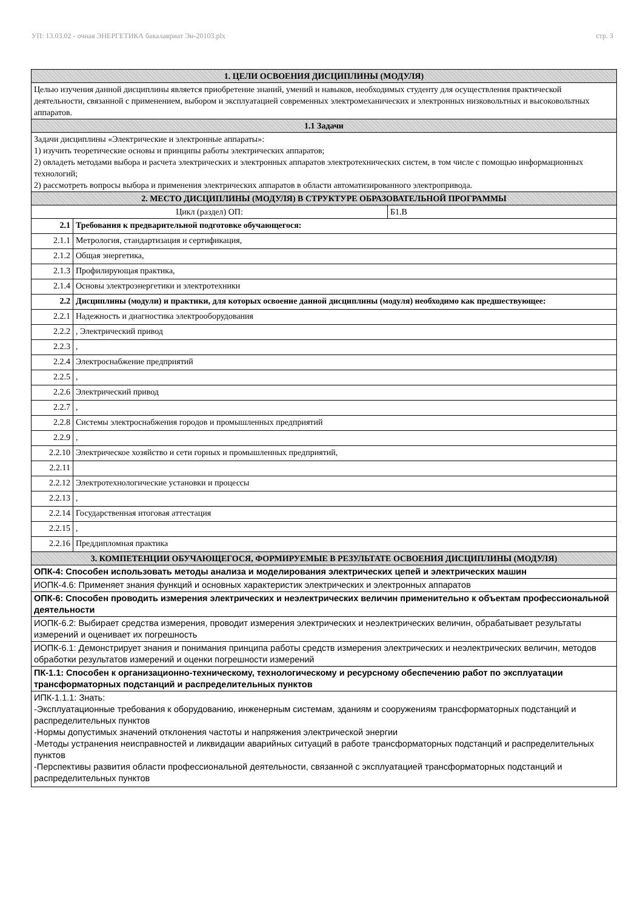УП: 13.03.02 - очная ЭНЕРГЕТИКА бакалавриат Эн-20103.plx стр. 3
| 1. ЦЕЛИ ОСВОЕНИЯ ДИСЦИПЛИНЫ (МОДУЛЯ) | | |
| --- | --- | --- |
| Целью изучения данной дисциплины является приобретение знаний, умений и навыков, необходимых студенту для осуществления практической деятельности, связанной с применением, выбором и эксплуатацией современных электромеханических и электронных низковольтных и высоковольтных аппаратов. | | |
| 1.1 Задачи | | |
| Задачи дисциплины «Электрические и электронные аппараты»: 1) изучить теоретические основы и принципы работы электрических аппаратов; 2) овладеть методами выбора и расчета электрических и электронных аппаратов электротехнических систем, в том числе с помощью информационных технологий; 2) рассмотреть вопросы выбора и применения электрических аппаратов в области автоматизированного электропривода. | | |
| 2. МЕСТО ДИСЦИПЛИНЫ (МОДУЛЯ) В СТРУКТУРЕ ОБРАЗОВАТЕЛЬНОЙ ПРОГРАММЫ | | |
| Цикл (раздел) ОП: | | Б1.В |
| 2.1 | Требования к предварительной подготовке обучающегося: | |
| 2.1.1 | Метрология, стандартизация и сертификация, | |
| 2.1.2 | Общая энергетика, | |
| 2.1.3 | Профилирующая практика, | |
| 2.1.4 | Основы электроэнергетики и электротехники | |
| 2.2 | Дисциплины (модули) и практики, для которых освоение данной дисциплины (модуля) необходимо как предшествующее: | |
| 2.2.1 | Надежность и диагностика электрооборудования | |
| 2.2.2 | , Электрический привод | |
| 2.2.3 | , | |
| 2.2.4 | Электроснабжение предприятий | |
| 2.2.5 | , | |
| 2.2.6 | Электрический привод | |
| 2.2.7 | , | |
| 2.2.8 | Системы электроснабжения городов и промышленных предприятий | |
| 2.2.9 | , | |
| 2.2.10 | Электрическое хозяйство и сети горных и промышленных предприятий, | |
| 2.2.11 | | |
| 2.2.12 | Электротехнологические установки и процессы | |
| 2.2.13 | , | |
| 2.2.14 | Государственная итоговая аттестация | |
| 2.2.15 | , | |
| 2.2.16 | Преддипломная практика | |
| 3. КОМПЕТЕНЦИИ ОБУЧАЮЩЕГОСЯ, ФОРМИРУЕМЫЕ В РЕЗУЛЬТАТЕ ОСВОЕНИЯ ДИСЦИПЛИНЫ (МОДУЛЯ) | | |
| ОПК-4: Способен использовать методы анализа и моделирования электрических цепей и электрических машин | | |
| ИОПК-4.6: Применяет знания функций и основных характеристик электрических и электронных аппаратов | | |
| ОПК-6: Способен проводить измерения электрических и неэлектрических величин применительно к объектам профессиональной деятельности | | |
| ИОПК-6.2: Выбирает средства измерения, проводит измерения электрических и неэлектрических величин, обрабатывает результаты измерений и оценивает их погрешность | | |
| ИОПК-6.1: Демонстрирует знания и понимания принципа работы средств измерения электрических и неэлектрических величин, методов обработки результатов измерений и оценки погрешности измерений | | |
| ПК-1.1: Способен к организационно-техническому, технологическому и ресурсному обеспечению работ по эксплуатации трансформаторных подстанций и распределительных пунктов | | |
| ИПК-1.1.1: Знать: -Эксплуатационные требования к оборудованию, инженерным системам, зданиям и сооружениям трансформаторных подстанций и распределительных пунктов -Нормы допустимых значений отклонения частоты и напряжения электрической энергии -Методы устранения неисправностей и ликвидации аварийных ситуаций в работе трансформаторных подстанций и распределительных пунктов -Перспективы развития области профессиональной деятельности, связанной с эксплуатацией трансформаторных подстанций и распределительных пунктов | | |